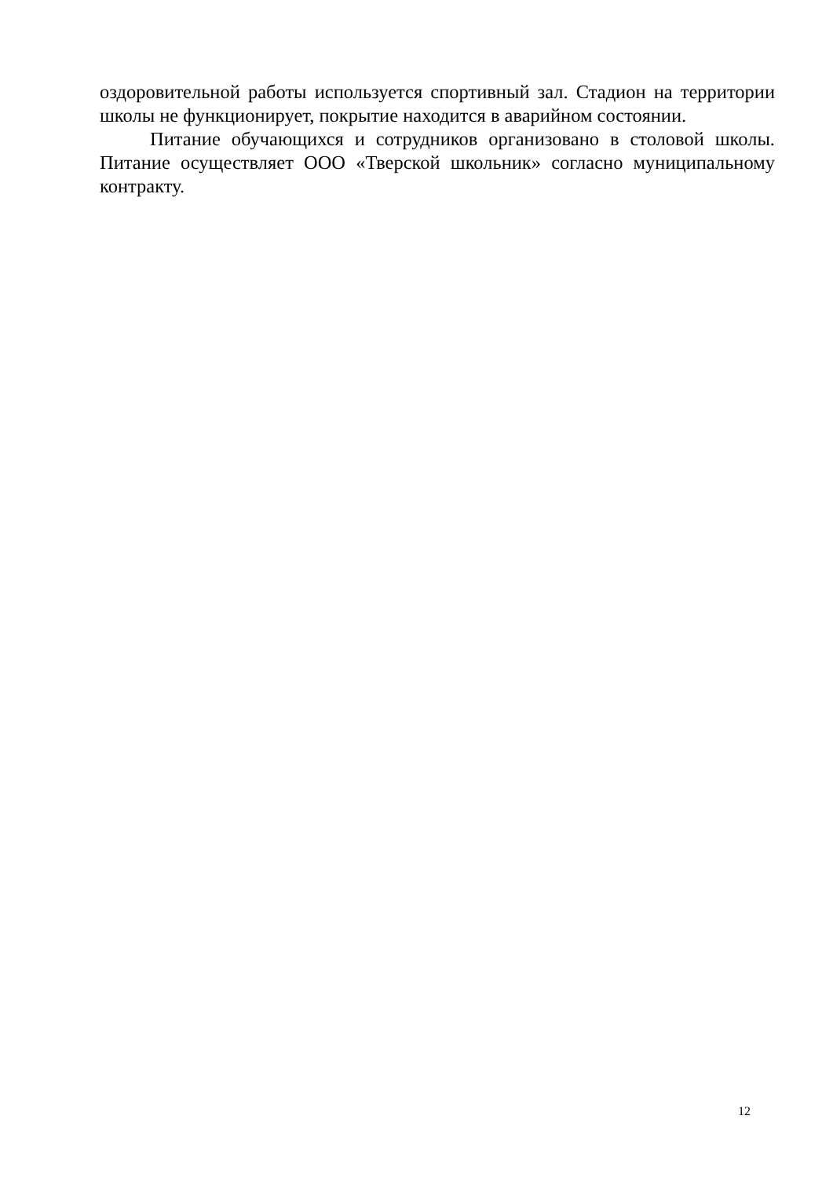оздоровительной работы используется спортивный зал. Стадион на территории школы не функционирует, покрытие находится в аварийном состоянии.
Питание обучающихся и сотрудников организовано в столовой школы. Питание осуществляет ООО «Тверской школьник» согласно муниципальному контракту.
12